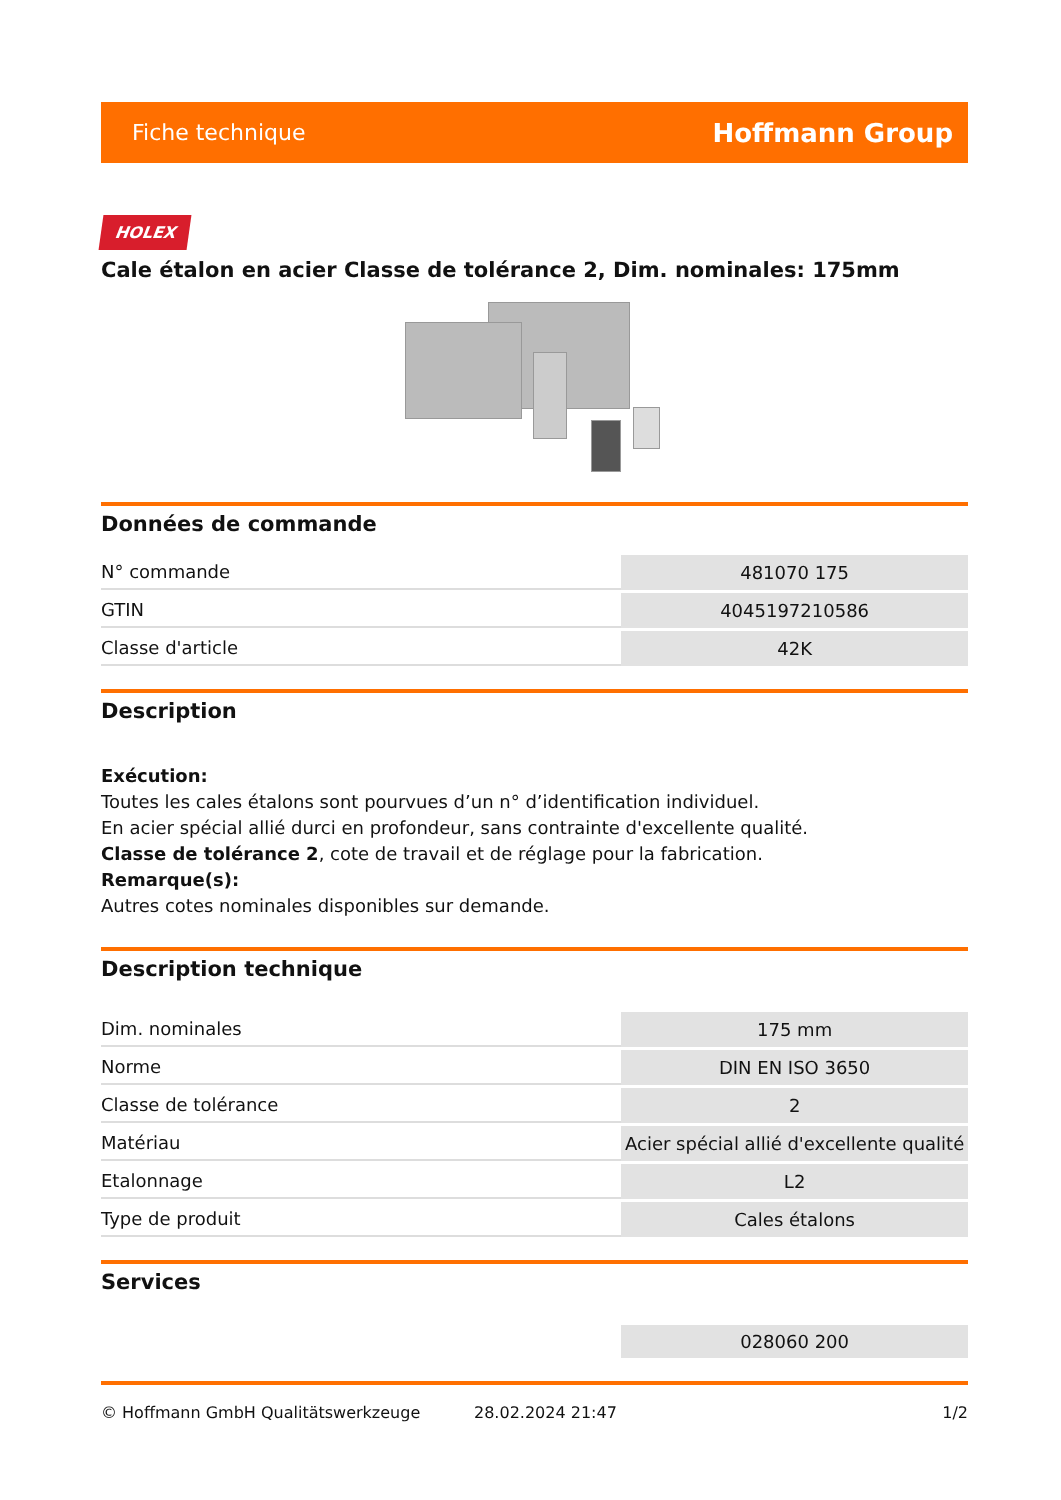Fiche technique Hoffmann Group
HOLEX
Cale étalon en acier Classe de tolérance 2, Dim. nominales: 175mm
Données de commande
| N° commande | 481070 175 |
| GTIN | 4045197210586 |
| Classe d'article | 42K |
Description
Exécution:
Toutes les cales étalons sont pourvues d’un n° d’identification individuel.
En acier spécial allié durci en profondeur, sans contrainte d'excellente qualité.
Classe de tolérance 2, cote de travail et de réglage pour la fabrication.
Remarque(s):
Autres cotes nominales disponibles sur demande.
Description technique
| Dim. nominales | 175 mm |
| Norme | DIN EN ISO 3650 |
| Classe de tolérance | 2 |
| Matériau | Acier spécial allié d'excellente qualité |
| Etalonnage | L2 |
| Type de produit | Cales étalons |
Services
| | 028060 200 |
© Hoffmann GmbH Qualitätswerkzeuge 28.02.2024 21:47 1/2